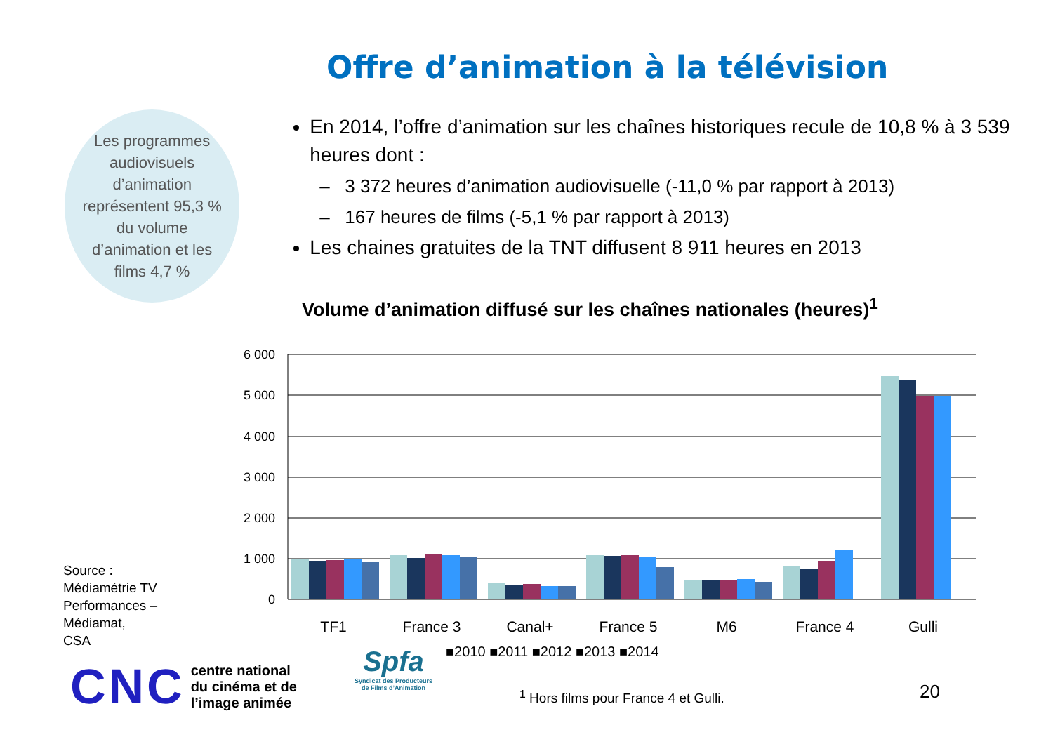Offre d’animation à la télévision
Les programmes audiovisuels d’animation représentent 95,3 % du volume d’animation et les films 4,7 %
En 2014, l’offre d’animation sur les chaînes historiques recule de 10,8 % à 3 539 heures dont :
3 372 heures d’animation audiovisuelle (-11,0 % par rapport à 2013)
167 heures de films (-5,1 % par rapport à 2013)
Les chaines gratuites de la TNT diffusent 8 911 heures en 2013
Volume d’animation diffusé sur les chaînes nationales (heures)<sup>1</sup>
6 000
5 000
4 000
3 000
2 000
1 000
0
TF1
France 3
Canal+
France 5
M6
France 4
Gulli
■2010 ■2011 ■2012 ■2013 ■2014
Source :
Médiamétrie TV
Performances –
Médiamat,
CSA
CNC centre national
du cinéma et de
l’image animée
Spfa
Syndicat des Producteurs
de Films d’Animation
<sup>1</sup> Hors films pour France 4 et Gulli.
20